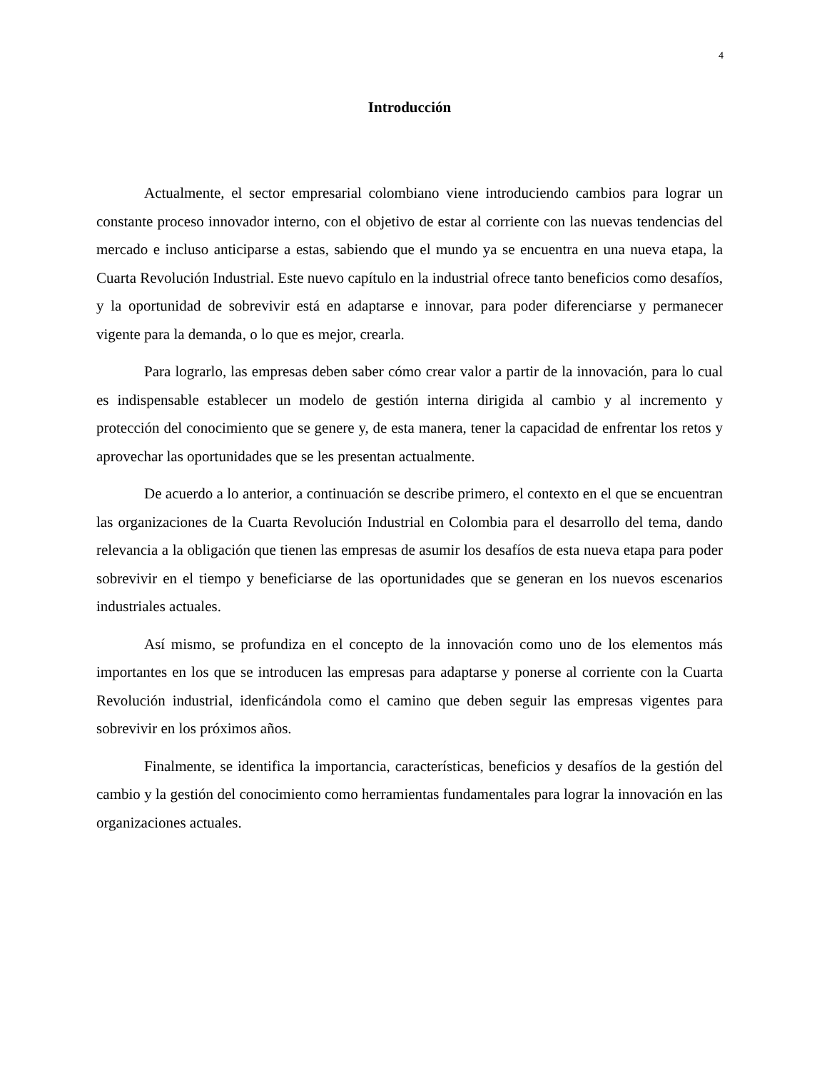4
Introducción
Actualmente, el sector empresarial colombiano viene introduciendo cambios para lograr un constante proceso innovador interno, con el objetivo de estar al corriente con las nuevas tendencias del mercado e incluso anticiparse a estas, sabiendo que el mundo ya se encuentra en una nueva etapa, la Cuarta Revolución Industrial. Este nuevo capítulo en la industrial ofrece tanto beneficios como desafíos, y la oportunidad de sobrevivir está en adaptarse e innovar, para poder diferenciarse y permanecer vigente para la demanda, o lo que es mejor, crearla.
Para lograrlo, las empresas deben saber cómo crear valor a partir de la innovación, para lo cual es indispensable establecer un modelo de gestión interna dirigida al cambio y al incremento y protección del conocimiento que se genere y, de esta manera, tener la capacidad de enfrentar los retos y aprovechar las oportunidades que se les presentan actualmente.
De acuerdo a lo anterior, a continuación se describe primero, el contexto en el que se encuentran las organizaciones de la Cuarta Revolución Industrial en Colombia para el desarrollo del tema, dando relevancia a la obligación que tienen las empresas de asumir los desafíos de esta nueva etapa para poder sobrevivir en el tiempo y beneficiarse de las oportunidades que se generan en los nuevos escenarios industriales actuales.
Así mismo, se profundiza en el concepto de la innovación como uno de los elementos más importantes en los que se introducen las empresas para adaptarse y ponerse al corriente con la Cuarta Revolución industrial, idenficándola como el camino que deben seguir las empresas vigentes para sobrevivir en los próximos años.
Finalmente, se identifica la importancia, características, beneficios y desafíos de la gestión del cambio y la gestión del conocimiento como herramientas fundamentales para lograr la innovación en las organizaciones actuales.